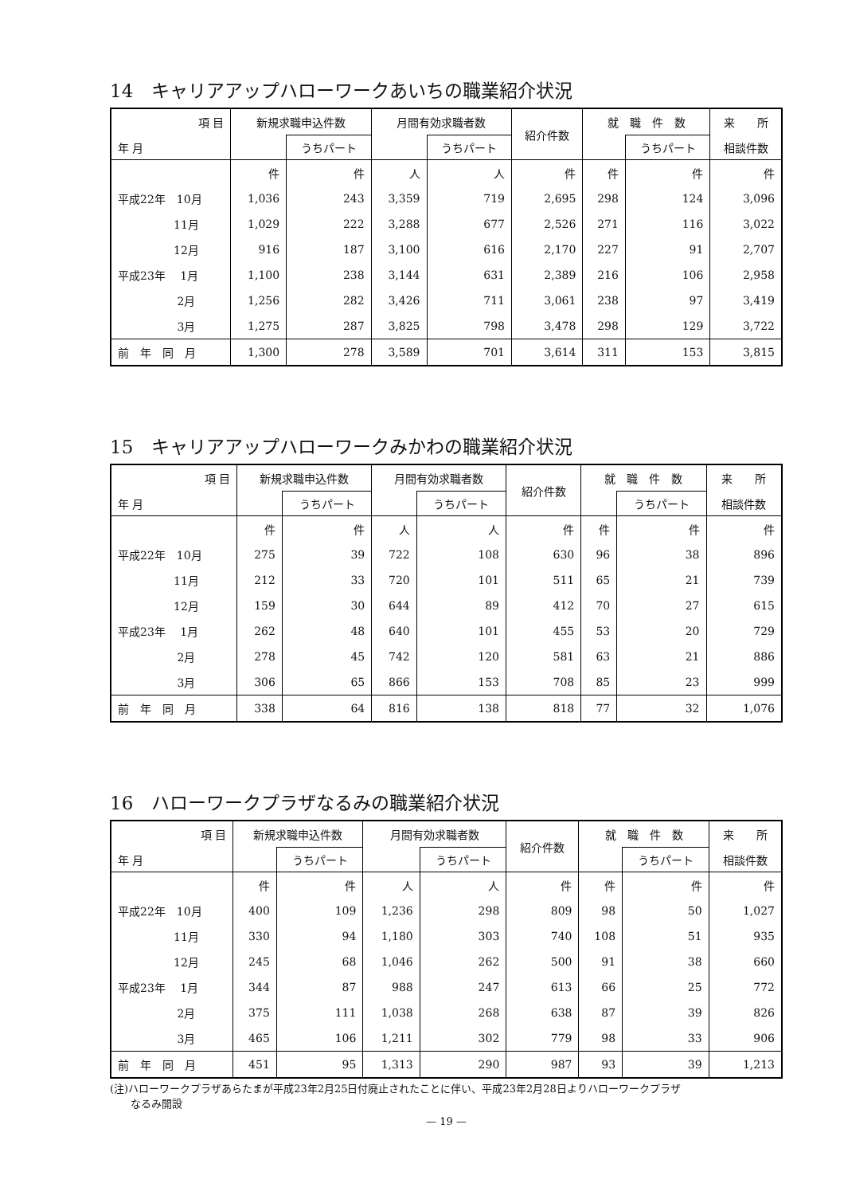14　キャリアアップハローワークあいちの職業紹介状況
| 項 目 | 新規求職申込件数 | | 月間有効求職者数 | | 紹介件数 | 就 職 件 数 | | 来 所 |
| --- | --- | --- | --- | --- | --- | --- | --- | --- |
| 年 月 | | うちパート | | うちパート | | | うちパート | 相談件数 |
| | 件 | 件 | 人 | 人 | 件 | 件 | 件 | 件 |
| 平成22年 10月 | 1,036 | 243 | 3,359 | 719 | 2,695 | 298 | 124 | 3,096 |
| 11月 | 1,029 | 222 | 3,288 | 677 | 2,526 | 271 | 116 | 3,022 |
| 12月 | 916 | 187 | 3,100 | 616 | 2,170 | 227 | 91 | 2,707 |
| 平成23年 1月 | 1,100 | 238 | 3,144 | 631 | 2,389 | 216 | 106 | 2,958 |
| 2月 | 1,256 | 282 | 3,426 | 711 | 3,061 | 238 | 97 | 3,419 |
| 3月 | 1,275 | 287 | 3,825 | 798 | 3,478 | 298 | 129 | 3,722 |
| 前 年 同 月 | 1,300 | 278 | 3,589 | 701 | 3,614 | 311 | 153 | 3,815 |
15　キャリアアップハローワークみかわの職業紹介状況
| 項 目 | 新規求職申込件数 | | 月間有効求職者数 | | 紹介件数 | 就 職 件 数 | | 来 所 |
| --- | --- | --- | --- | --- | --- | --- | --- | --- |
| 年 月 | | うちパート | | うちパート | | | うちパート | 相談件数 |
| | 件 | 件 | 人 | 人 | 件 | 件 | 件 | 件 |
| 平成22年 10月 | 275 | 39 | 722 | 108 | 630 | 96 | 38 | 896 |
| 11月 | 212 | 33 | 720 | 101 | 511 | 65 | 21 | 739 |
| 12月 | 159 | 30 | 644 | 89 | 412 | 70 | 27 | 615 |
| 平成23年 1月 | 262 | 48 | 640 | 101 | 455 | 53 | 20 | 729 |
| 2月 | 278 | 45 | 742 | 120 | 581 | 63 | 21 | 886 |
| 3月 | 306 | 65 | 866 | 153 | 708 | 85 | 23 | 999 |
| 前 年 同 月 | 338 | 64 | 816 | 138 | 818 | 77 | 32 | 1,076 |
16　ハローワークプラザなるみの職業紹介状況
| 項 目 | 新規求職申込件数 | | 月間有効求職者数 | | 紹介件数 | 就 職 件 数 | | 来 所 |
| --- | --- | --- | --- | --- | --- | --- | --- | --- |
| 年 月 | | うちパート | | うちパート | | | うちパート | 相談件数 |
| | 件 | 件 | 人 | 人 | 件 | 件 | 件 | 件 |
| 平成22年 10月 | 400 | 109 | 1,236 | 298 | 809 | 98 | 50 | 1,027 |
| 11月 | 330 | 94 | 1,180 | 303 | 740 | 108 | 51 | 935 |
| 12月 | 245 | 68 | 1,046 | 262 | 500 | 91 | 38 | 660 |
| 平成23年 1月 | 344 | 87 | 988 | 247 | 613 | 66 | 25 | 772 |
| 2月 | 375 | 111 | 1,038 | 268 | 638 | 87 | 39 | 826 |
| 3月 | 465 | 106 | 1,211 | 302 | 779 | 98 | 33 | 906 |
| 前 年 同 月 | 451 | 95 | 1,313 | 290 | 987 | 93 | 39 | 1,213 |
(注)ハローワークプラザあらたまが平成23年2月25日付廃止されたことに伴い、平成23年2月28日よりハローワークプラザ
　　なるみ開設
— 19 —